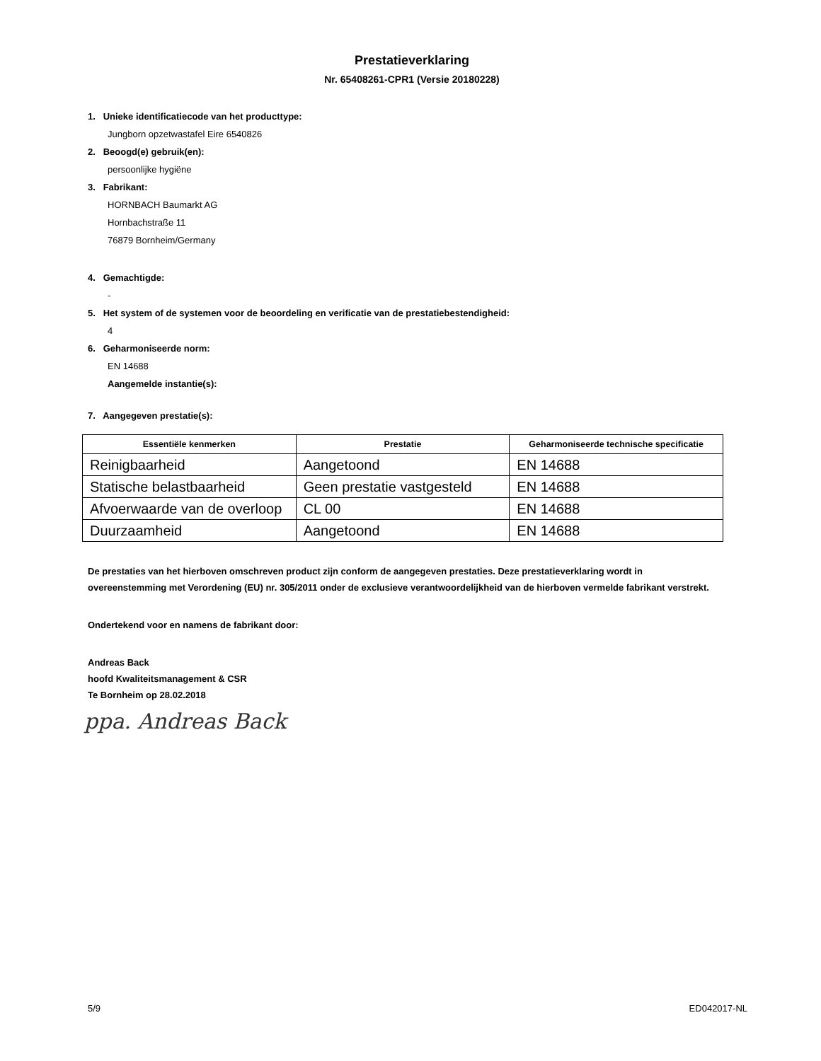Prestatieverklaring
Nr. 65408261-CPR1 (Versie 20180228)
1. Unieke identificatiecode van het producttype:
Jungborn opzetwastafel Eire 6540826
2. Beoogd(e) gebruik(en):
persoonlijke hygiëne
3. Fabrikant:
HORNBACH Baumarkt AG
Hornbachstraße 11
76879 Bornheim/Germany
4. Gemachtigde:
-
5. Het system of de systemen voor de beoordeling en verificatie van de prestatiebestendigheid:
4
6. Geharmoniseerde norm:
EN 14688
Aangemelde instantie(s):
7. Aangegeven prestatie(s):
| Essentiële kenmerken | Prestatie | Geharmoniseerde technische specificatie |
| --- | --- | --- |
| Reinigbaarheid | Aangetoond | EN 14688 |
| Statische belastbaarheid | Geen prestatie vastgesteld | EN 14688 |
| Afvoerwaarde van de overloop | CL 00 | EN 14688 |
| Duurzaamheid | Aangetoond | EN 14688 |
De prestaties van het hierboven omschreven product zijn conform de aangegeven prestaties. Deze prestatieverklaring wordt in overeenstemming met Verordening (EU) nr. 305/2011 onder de exclusieve verantwoordelijkheid van de hierboven vermelde fabrikant verstrekt.
Ondertekend voor en namens de fabrikant door:
Andreas Back
hoofd Kwaliteitsmanagement & CSR
Te Bornheim op 28.02.2018
ppa. Andreas Back
5/9 ED042017-NL